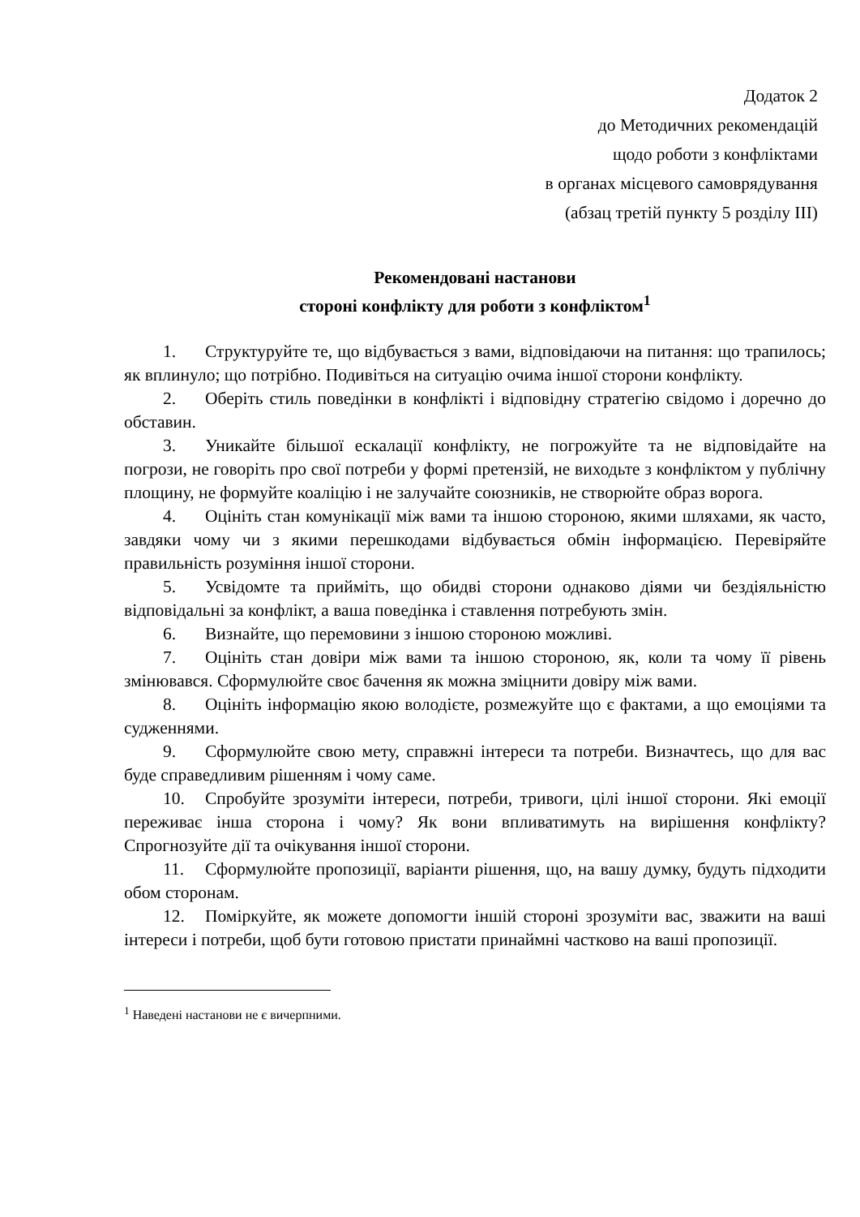Додаток 2
до Методичних рекомендацій
щодо роботи з конфліктами
в органах місцевого самоврядування
(абзац третій пункту 5 розділу ІІІ)
Рекомендовані настанови
стороні конфлікту для роботи з конфліктом<sup>1</sup>
1. Структуруйте те, що відбувається з вами, відповідаючи на питання: що трапилось; як вплинуло; що потрібно. Подивіться на ситуацію очима іншої сторони конфлікту.
2. Оберіть стиль поведінки в конфлікті і відповідну стратегію свідомо і доречно до обставин.
3. Уникайте більшої ескалації конфлікту, не погрожуйте та не відповідайте на погрози, не говоріть про свої потреби у формі претензій, не виходьте з конфліктом у публічну площину, не формуйте коаліцію і не залучайте союзників, не створюйте образ ворога.
4. Оцініть стан комунікації між вами та іншою стороною, якими шляхами, як часто, завдяки чому чи з якими перешкодами відбувається обмін інформацією. Перевіряйте правильність розуміння іншої сторони.
5. Усвідомте та прийміть, що обидві сторони однаково діями чи бездіяльністю відповідальні за конфлікт, а ваша поведінка і ставлення потребують змін.
6. Визнайте, що перемовини з іншою стороною можливі.
7. Оцініть стан довіри між вами та іншою стороною, як, коли та чому її рівень змінювався. Сформулюйте своє бачення як можна зміцнити довіру між вами.
8. Оцініть інформацію якою володієте, розмежуйте що є фактами, а що емоціями та судженнями.
9. Сформулюйте свою мету, справжні інтереси та потреби. Визначтесь, що для вас буде справедливим рішенням і чому саме.
10. Спробуйте зрозуміти інтереси, потреби, тривоги, цілі іншої сторони. Які емоції переживає інша сторона і чому? Як вони впливатимуть на вирішення конфлікту? Спрогнозуйте дії та очікування іншої сторони.
11. Сформулюйте пропозиції, варіанти рішення, що, на вашу думку, будуть підходити обом сторонам.
12. Поміркуйте, як можете допомогти іншій стороні зрозуміти вас, зважити на ваші інтереси і потреби, щоб бути готовою пристати принаймні частково на ваші пропозиції.
<sup>1</sup> Наведені настанови не є вичерпними.